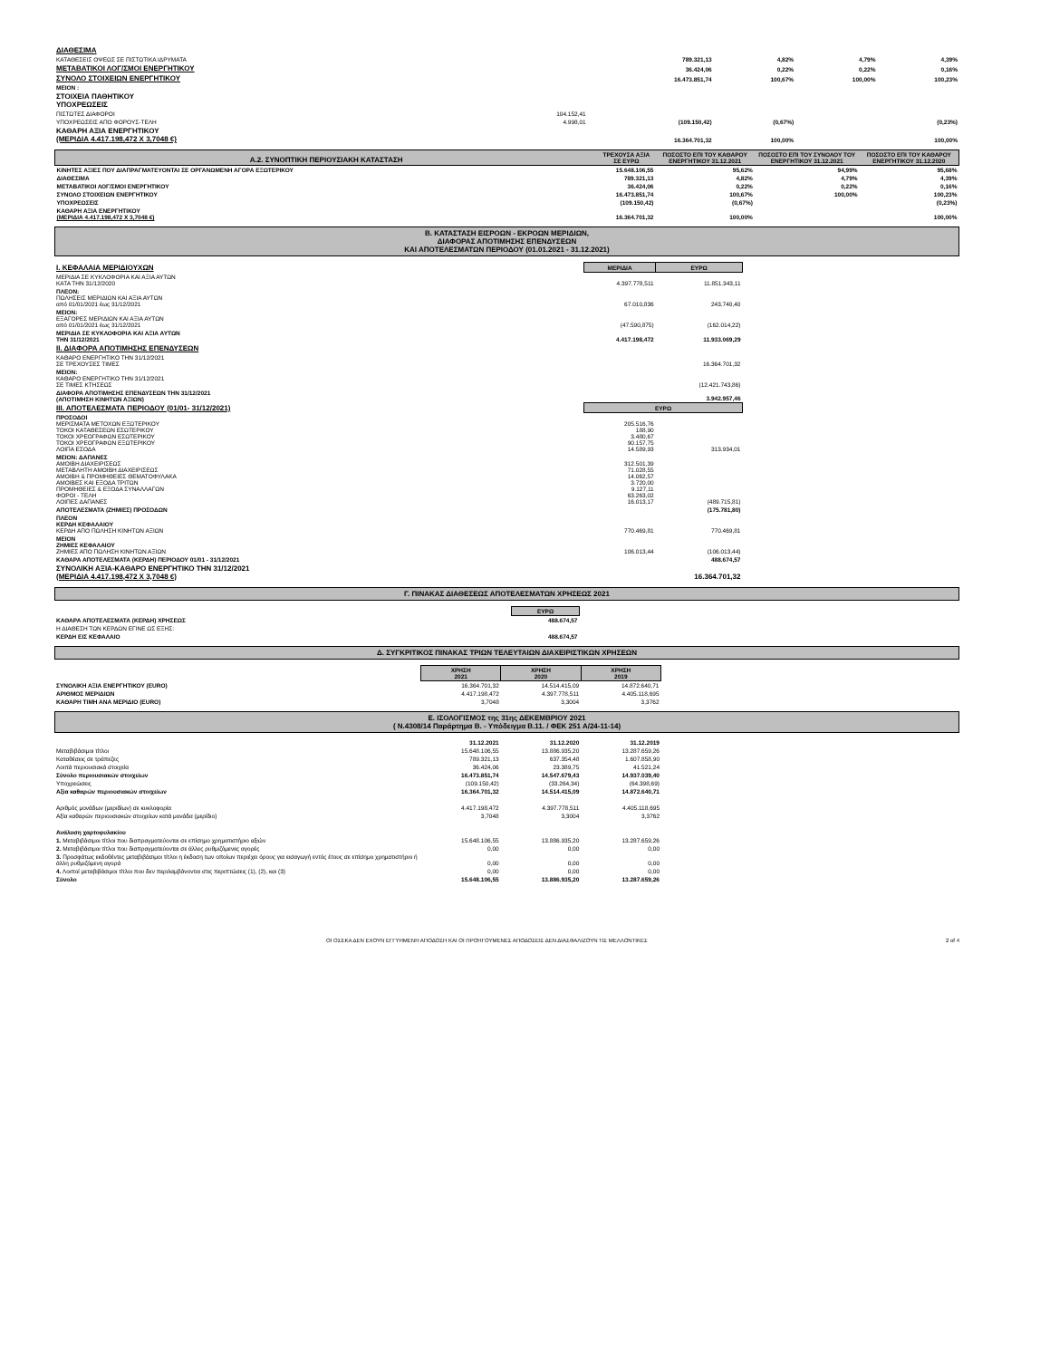| ΔΙΑΘΕΣΙΜΑ | | | | | |
| ΚΑΤΑΘΕΣΕΙΣ ΟΨΕΩΣ ΣΕ ΠΙΣΤΩΤΙΚΑ ΙΔΡΥΜΑΤΑ | | 789.321,13 | 4,82% | 4,79% | 4,39% |
| ΜΕΤΑΒΑΤΙΚΟΙ ΛΟΓ/ΣΜΟΙ ΕΝΕΡΓΗΤΙΚΟΥ | | 36.424,06 | 0,22% | 0,22% | 0,16% |
| ΣΥΝΟΛΟ ΣΤΟΙΧΕΙΩΝ ΕΝΕΡΓΗΤΙΚΟΥ | | 16.473.851,74 | 100,67% | 100,00% | 100,23% |
| ΜΕΙΟΝ : | | | | | |
| ΣΤΟΙΧΕΙΑ ΠΑΘΗΤΙΚΟΥ ΥΠΟΧΡΕΩΣΕΙΣ | | | | | |
| ΠΙΣΤΩΤΕΣ ΔΙΑΦΟΡΟΙ | 104.152,41 | | | | |
| ΥΠΟΧΡΕΩΣΕΙΣ ΑΠΟ ΦΟΡΟΥΣ-ΤΕΛΗ | 4.998,01 | (109.150,42) | (0,67%) | | (0,23%) |
| ΚΑΘΑΡΗ ΑΞΙΑ ΕΝΕΡΓΗΤΙΚΟΥ (ΜΕΡΙΔΙΑ 4.417.198,472 Χ 3,7048 €) | | 16.364.701,32 | 100,00% | | 100,00% |
| Α.2. ΣΥΝΟΠΤΙΚΗ ΠΕΡΙΟΥΣΙΑΚΗ ΚΑΤΑΣΤΑΣΗ | ΤΡΕΧΟΥΣΑ ΑΞΙΑ ΣΕ ΕΥΡΩ | ΠΟΣΟΣΤΟ ΕΠΙ ΤΟΥ ΚΑΘΑΡΟΥ ΕΝΕΡΓΗΤΙΚΟΥ 31.12.2021 | ΠΟΣΟΣΤΟ ΕΠΙ ΤΟΥ ΣΥΝΟΛΟΥ ΤΟΥ ΕΝΕΡΓΗΤΙΚΟΥ 31.12.2021 | ΠΟΣΟΣΤΟ ΕΠΙ ΤΟΥ ΚΑΘΑΡΟΥ ΕΝΕΡΓΗΤΙΚΟΥ 31.12.2020 |
| ΚΙΝΗΤΕΣ ΑΞΙΕΣ ΠΟΥ ΔΙΑΠΡΑΓΜΑΤΕΥΟΝΤΑΙ ΣΕ ΟΡΓΑΝΩΜΕΝΗ ΑΓΟΡΑ ΕΞΩΤΕΡΙΚΟΥ | 15.648.106,55 | 95,62% | 94,99% | 95,68% |
| ΔΙΑΘΕΣΙΜΑ | 789.321,13 | 4,82% | 4,79% | 4,39% |
| ΜΕΤΑΒΑΤΙΚΟΙ ΛΟΓ/ΣΜΟΙ ΕΝΕΡΓΗΤΙΚΟΥ | 36.424,06 | 0,22% | 0,22% | 0,16% |
| ΣΥΝΟΛΟ ΣΤΟΙΧΕΙΩΝ ΕΝΕΡΓΗΤΙΚΟΥ | 16.473.851,74 | 100,67% | 100,00% | 100,23% |
| ΥΠΟΧΡΕΩΣΕΙΣ | (109.150,42) | (0,67%) | | (0,23%) |
| ΚΑΘΑΡΗ ΑΞΙΑ ΕΝΕΡΓΗΤΙΚΟΥ (ΜΕΡΙΔΙΑ 4.417.198,472 Χ 3,7048 €) | 16.364.701,32 | 100,00% | | 100,00% |
Β. ΚΑΤΑΣΤΑΣΗ ΕΙΣΡΟΩΝ - ΕΚΡΟΩΝ ΜΕΡΙΔΙΩΝ,
ΔΙΑΦΟΡΑΣ ΑΠΟΤΙΜΗΣΗΣ ΕΠΕΝΔΥΣΕΩΝ
ΚΑΙ ΑΠΟΤΕΛΕΣΜΑΤΩΝ ΠΕΡΙΟΔΟΥ (01.01.2021 - 31.12.2021)
| Ι. ΚΕΦΑΛΑΙΑ ΜΕΡΙΔΙΟΥΧΩΝ | ΜΕΡΙΔΙΑ | ΕΥΡΩ |
| ΜΕΡΙΔΙΑ ΣΕ ΚΥΚΛΟΦΟΡΙΑ ΚΑΙ ΑΞΙΑ ΑΥΤΩΝ ΚΑΤΑ ΤΗΝ 31/12/2020 | 4.397.778,511 | 11.851.343,11 |
| ΠΛΕΟΝ: ΠΩΛΗΣΕΙΣ ΜΕΡΙΔΙΩΝ ΚΑΙ ΑΞΙΑ ΑΥΤΩΝ από 01/01/2021 έως 31/12/2021 | 67.010,836 | 243.740,40 |
| ΜΕΙΟΝ: ΕΞΑΓΟΡΕΣ ΜΕΡΙΔΙΩΝ ΚΑΙ ΑΞΙΑ ΑΥΤΩΝ από 01/01/2021 έως 31/12/2021 | (47.590,875) | (162.014,22) |
| ΜΕΡΙΔΙΑ ΣΕ ΚΥΚΛΟΦΟΡΙΑ ΚΑΙ ΑΞΙΑ ΑΥΤΩΝ ΤΗΝ 31/12/2021 | 4.417.198,472 | 11.933.069,29 |
| ΙΙ. ΔΙΑΦΟΡΑ ΑΠΟΤΙΜΗΣΗΣ ΕΠΕΝΔΥΣΕΩΝ | | |
| ΚΑΘΑΡΟ ΕΝΕΡΓΗΤΙΚΟ ΤΗΝ 31/12/2021 ΣΕ ΤΡΕΧΟΥΣΕΣ ΤΙΜΕΣ | | 16.364.701,32 |
| ΜΕΙΟΝ: ΚΑΘΑΡΟ ΕΝΕΡΓΗΤΙΚΟ ΤΗΝ 31/12/2021 ΣΕ ΤΙΜΕΣ ΚΤΗΣΕΩΣ | | (12.421.743,86) |
| ΔΙΑΦΟΡΑ ΑΠΟΤΙΜΗΣΗΣ ΕΠΕΝΔΥΣΕΩΝ ΤΗΝ 31/12/2021 (ΑΠΟΤΙΜΗΣΗ ΚΙΝΗΤΩΝ ΑΞΙΩΝ) | | 3.942.957,46 |
| ΙΙΙ. ΑΠΟΤΕΛΕΣΜΑΤΑ ΠΕΡΙΟΔΟΥ (01/01- 31/12/2021) | ΕΥΡΩ | |
| ΠΡΟΣΟΔΟΙ ΜΕΡΙΣΜΑΤΑ ΜΕΤΟΧΩΝ ΕΞΩΤΕΡΙΚΟΥ ΤΟΚΟΙ ΚΑΤΑΘΕΣΕΩΝ ΕΣΩΤΕΡΙΚΟΥ ΤΟΚΟΙ ΧΡΕΟΓΡΑΦΩΝ ΕΣΩΤΕΡΙΚΟΥ ΤΟΚΟΙ ΧΡΕΟΓΡΑΦΩΝ ΕΞΩΤΕΡΙΚΟΥ ΛΟΙΠΑ ΕΣΟΔΑ | 205.516,76 188,90 3.480,67 90.157,75 14.589,93 | 313.934,01 |
| ΜΕΙΟΝ: ΔΑΠΑΝΕΣ ΑΜΟΙΒΗ ΔΙΑΧΕΙΡΙΣΕΩΣ ΜΕΤΑΒΛΗΤΗ ΑΜΟΙΒΗ ΔΙΑΧΕΙΡΙΣΕΩΣ ΑΜΟΙΒΗ & ΠΡΟΜΗΘΕΙΕΣ ΘΕΜΑΤΟΦΥΛΑΚΑ ΑΜΟΙΒΕΣ ΚΑΙ ΕΞΟΔΑ ΤΡΙΤΩΝ ΠΡΟΜΗΘΕΙΕΣ & ΕΞΟΔΑ ΣΥΝΑΛΛΑΓΩΝ ΦΟΡΟΙ - ΤΕΛΗ ΛΟΙΠΕΣ ΔΑΠΑΝΕΣ | 312.501,39 71.028,55 14.062,57 3.720,00 9.127,11 63.263,02 16.013,17 | (489.715,81) |
| ΑΠΟΤΕΛΕΣΜΑΤΑ (ΖΗΜΙΕΣ) ΠΡΟΣΟΔΩΝ | | (175.781,80) |
| ΠΛΕΟΝ ΚΕΡΔΗ ΚΕΦΑΛΑΙΟΥ ΚΕΡΔΗ ΑΠΟ ΠΩΛΗΣΗ ΚΙΝΗΤΩΝ ΑΞΙΩΝ | 770.469,81 | 770.469,81 |
| ΜΕΙΟΝ ΖΗΜΙΕΣ ΚΕΦΑΛΑΙΟΥ ΖΗΜΙΕΣ ΑΠΟ ΠΩΛΗΣΗ ΚΙΝΗΤΩΝ ΑΞΙΩΝ | 106.013,44 | (106.013,44) |
| ΚΑΘΑΡΑ ΑΠΟΤΕΛΕΣΜΑΤΑ (ΚΕΡΔΗ) ΠΕΡΙΟΔΟΥ 01/01 - 31/12/2021 | | 488.674,57 |
| ΣΥΝΟΛΙΚΗ ΑΞΙΑ-ΚΑΘΑΡΟ ΕΝΕΡΓΗΤΙΚΟ ΤΗΝ 31/12/2021 (ΜΕΡΙΔΙΑ 4.417.198,472 Χ 3,7048 €) | | 16.364.701,32 |
Γ. ΠΙΝΑΚΑΣ ΔΙΑΘΕΣΕΩΣ ΑΠΟΤΕΛΕΣΜΑΤΩΝ ΧΡΗΣΕΩΣ 2021
| | ΕΥΡΩ |
| ΚΑΘΑΡΑ ΑΠΟΤΕΛΕΣΜΑΤΑ (ΚΕΡΔΗ) ΧΡΗΣΕΩΣ | 488.674,57 |
| Η ΔΙΑΘΕΣΗ ΤΩΝ ΚΕΡΔΩΝ ΕΓΙΝΕ ΩΣ ΕΞΗΣ: | |
| ΚΕΡΔΗ ΕΙΣ ΚΕΦΑΛΑΙΟ | 488.674,57 |
Δ. ΣΥΓΚΡΙΤΙΚΟΣ ΠΙΝΑΚΑΣ ΤΡΙΩΝ ΤΕΛΕΥΤΑΙΩΝ ΔΙΑΧΕΙΡΙΣΤΙΚΩΝ ΧΡΗΣΕΩΝ
| | ΧΡΗΣΗ 2021 | ΧΡΗΣΗ 2020 | ΧΡΗΣΗ 2019 |
| ΣΥΝΟΛΙΚΗ ΑΞΙΑ ΕΝΕΡΓΗΤΙΚΟΥ (EURO) | 16.364.701,32 | 14.514.415,09 | 14.872.640,71 |
| ΑΡΙΘΜΟΣ ΜΕΡΙΔΙΩΝ | 4.417.198,472 | 4.397.778,511 | 4.405.118,695 |
| ΚΑΘΑΡΗ ΤΙΜΗ ΑΝΑ ΜΕΡΙΔΙΟ (EURO) | 3,7048 | 3,3004 | 3,3762 |
Ε. ΙΣΟΛΟΓΙΣΜΟΣ της 31ης ΔΕΚΕΜΒΡΙΟΥ 2021
( Ν.4308/14 Παράρτημα Β. - Υπόδειγμα Β.11. / ΦΕΚ 251 Α/24-11-14)
| | 31.12.2021 | 31.12.2020 | 31.12.2019 |
| Μεταβιβάσιμοι τίτλοι | 15.648.106,55 | 13.886.935,20 | 13.287.659,26 |
| Καταθέσεις σε τράπεζες | 789.321,13 | 637.354,48 | 1.607.858,90 |
| Λοιπά περιουσιακά στοιχεία | 36.424,06 | 23.389,75 | 41.521,24 |
| Σύνολο περιουσιακών στοιχείων | 16.473.851,74 | 14.547.679,43 | 14.937.039,40 |
| Υποχρεώσεις | (109.150,42) | (33.264,34) | (64.398,69) |
| Αξία καθαρών περιουσιακών στοιχείων | 16.364.701,32 | 14.514.415,09 | 14.872.640,71 |
| Αριθμός μονάδων (μεριδίων) σε κυκλοφορία | 4.417.198,472 | 4.397.778,511 | 4.405.118,695 |
| Αξία καθαρών περιουσιακών στοιχείων κατά μονάδα (μερίδιο) | 3,7048 | 3,3004 | 3,3762 |
| Ανάλυση χαρτοφυλακίου | | | |
| 1. Μεταβιβάσιμοι τίτλοι που διαπραγματεύονται σε επίσημο χρηματιστήριο αξιών | 15.648.106,55 | 13.886.935,20 | 13.287.659,26 |
| 2. Μεταβιβάσιμοι τίτλοι που διαπραγματεύονται σε άλλες ρυθμιζόμενες αγορές | 0,00 | 0,00 | 0,00 |
| 3. Προσφάτως εκδοθέντες μεταβιβάσιμοι τίτλοι η έκδοση των οποίων περιέχει όρους για εισαγωγή εντός έτους σε επίσημο χρηματιστήριο ή άλλη ρυθμιζόμενη αγορά | 0,00 | 0,00 | 0,00 |
| 4. Λοιποί μεταβιβάσιμοι τίτλοι που δεν περιλαμβάνονται στις περιπτώσεις (1), (2), και (3) | 0,00 | 0,00 | 0,00 |
| Σύνολο | 15.648.106,55 | 13.886.935,20 | 13.287.659,26 |
ΟΙ ΟΣΕΚΑ ΔΕΝ ΕΧΟΥΝ ΕΓΓΥΗΜΕΝΗ ΑΠΟΔΟΣΗ ΚΑΙ ΟΙ ΠΡΟΗΓΟΥΜΕΝΕΣ ΑΠΟΔΟΣΕΙΣ ΔΕΝ ΔΙΑΣΦΑΛΙΖΟΥΝ ΤΙΣ ΜΕΛΛΟΝΤΙΚΕΣ 2 of 4